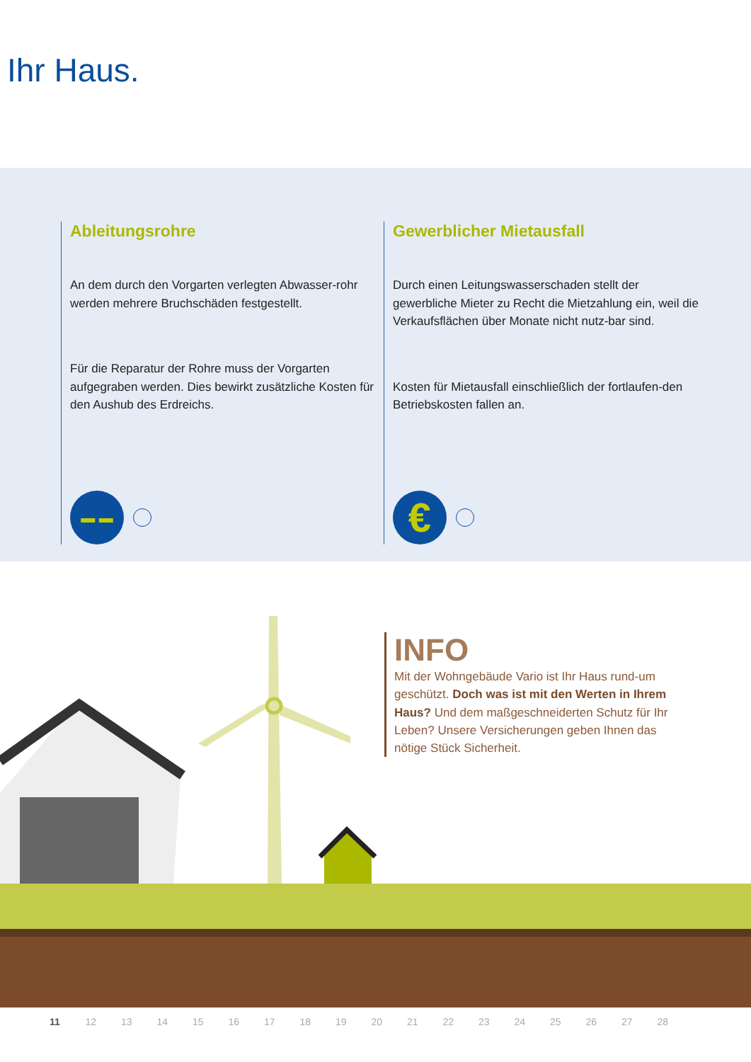Ihr Haus.
Ableitungsrohre
An dem durch den Vorgarten verlegten Abwasser-rohr werden mehrere Bruchschäden festgestellt.
Für die Reparatur der Rohre muss der Vorgarten aufgegraben werden. Dies bewirkt zusätzliche Kosten für den Aushub des Erdreichs.
▬ ▬
Gewerblicher Mietausfall
Durch einen Leitungswasserschaden stellt der gewerbliche Mieter zu Recht die Mietzahlung ein, weil die Verkaufsflächen über Monate nicht nutz-bar sind.
Kosten für Mietausfall einschließlich der fortlaufen-den Betriebskosten fallen an.
€
INFO
Mit der Wohngebäude Vario ist Ihr Haus rund-um geschützt. Doch was ist mit den Werten in Ihrem Haus? Und dem maßgeschneiderten Schutz für Ihr Leben? Unsere Versicherungen geben Ihnen das nötige Stück Sicherheit.
11 12 13 14 15 16 17 18 19 20 21 22 23 24 25 26 27 28